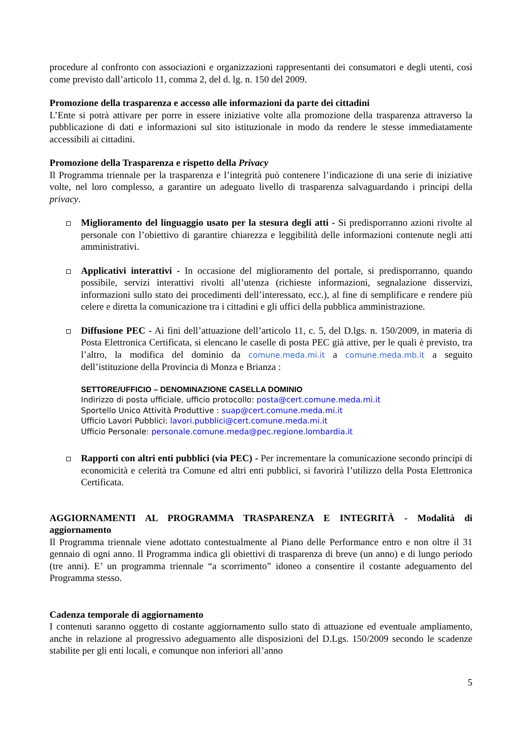procedure al confronto con associazioni e organizzazioni rappresentanti dei consumatori e degli utenti, così come previsto dall’articolo 11, comma 2, del d. lg. n. 150 del 2009.
Promozione della trasparenza e accesso alle informazioni da parte dei cittadini
L’Ente si potrà attivare per porre in essere iniziative volte alla promozione della trasparenza attraverso la pubblicazione di dati e informazioni sul sito istituzionale in modo da rendere le stesse immediatamente accessibili ai cittadini.
Promozione della Trasparenza e rispetto della Privacy
Il Programma triennale per la trasparenza e l’integrità può contenere l’indicazione di una serie di iniziative volte, nel loro complesso, a garantire un adeguato livello di trasparenza salvaguardando i principi della privacy.
Miglioramento del linguaggio usato per la stesura degli atti - Si predisporranno azioni rivolte al personale con l’obiettivo di garantire chiarezza e leggibilità delle informazioni contenute negli atti amministrativi.
Applicativi interattivi - In occasione del miglioramento del portale, si predisporranno, quando possibile, servizi interattivi rivolti all’utenza (richieste informazioni, segnalazione disservizi, informazioni sullo stato dei procedimenti dell’interessato, ecc.), al fine di semplificare e rendere più celere e diretta la comunicazione tra i cittadini e gli uffici della pubblica amministrazione.
Diffusione PEC - Ai fini dell’attuazione dell’articolo 11, c. 5, del D.lgs. n. 150/2009, in materia di Posta Elettronica Certificata, si elencano le caselle di posta PEC già attive, per le quali è previsto, tra l’altro, la modifica del dominio da comune.meda.mi.it a comune.meda.mb.it a seguito dell’istituzione della Provincia di Monza e Brianza :
SETTORE/UFFICIO – DENOMINAZIONE CASELLA DOMINIO
Indirizzo di posta ufficiale, ufficio protocollo: posta@cert.comune.meda.mi.it
Sportello Unico Attività Produttive : suap@cert.comune.meda.mi.it
Ufficio Lavori Pubblici: lavori.pubblici@cert.comune.meda.mi.it
Ufficio Personale: personale.comune.meda@pec.regione.lombardia.it
Rapporti con altri enti pubblici (via PEC) - Per incrementare la comunicazione secondo principi di economicità e celerità tra Comune ed altri enti pubblici, si favorirà l’utilizzo della Posta Elettronica Certificata.
AGGIORNAMENTI AL PROGRAMMA TRASPARENZA E INTEGRITÀ - Modalità di aggiornamento
Il Programma triennale viene adottato contestualmente al Piano delle Performance entro e non oltre il 31 gennaio di ogni anno. Il Programma indica gli obiettivi di trasparenza di breve (un anno) e di lungo periodo (tre anni). E’ un programma triennale “a scorrimento” idoneo a consentire il costante adeguamento del Programma stesso.
Cadenza temporale di aggiornamento
I contenuti saranno oggetto di costante aggiornamento sullo stato di attuazione ed eventuale ampliamento, anche in relazione al progressivo adeguamento alle disposizioni del D.Lgs. 150/2009 secondo le scadenze stabilite per gli enti locali, e comunque non inferiori all’anno
5